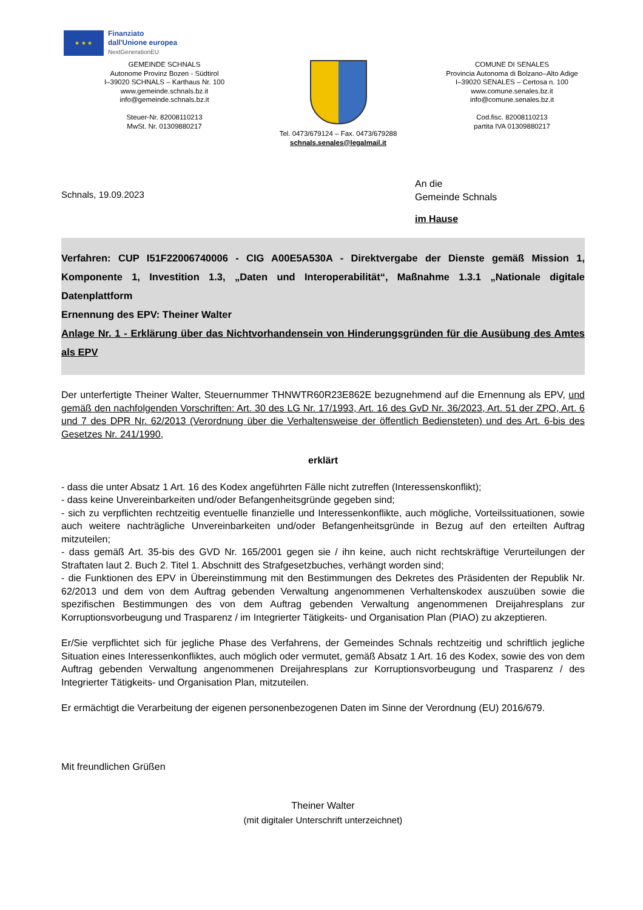★ ★ ★
Finanziato
dall'Unione europea
NextGenerationEU
GEMEINDE SCHNALS
Autonome Provinz Bozen - Südtirol
I–39020 SCHNALS – Karthaus Nr. 100
www.gemeinde.schnals.bz.it
info@gemeinde.schnals.bz.it
Steuer-Nr. 82008110213
MwSt. Nr. 01309880217
Tel. 0473/679124 – Fax. 0473/679288
schnals.senales@legalmail.it
COMUNE DI SENALES
Provincia Autonoma di Bolzano–Alto Adige
I–39020 SENALES – Certosa n. 100
www.comune.senales.bz.it
info@comune.senales.bz.it
Cod.fisc. 82008110213
partita IVA 01309880217
Schnals, 19.09.2023
An die
Gemeinde Schnals
im Hause
Verfahren: CUP I51F22006740006 - CIG A00E5A530A - Direktvergabe der Dienste gemäß Mission 1, Komponente 1, Investition 1.3, „Daten und Interoperabilität“, Maßnahme 1.3.1 „Nationale digitale Datenplattform
Ernennung des EPV: Theiner Walter
Anlage Nr. 1 - Erklärung über das Nichtvorhandensein von Hinderungsgründen für die Ausübung des Amtes als EPV
Der unterfertigte Theiner Walter, Steuernummer THNWTR60R23E862E bezugnehmend auf die Ernennung als EPV, und gemäß den nachfolgenden Vorschriften: Art. 30 des LG Nr. 17/1993, Art. 16 des GvD Nr. 36/2023, Art. 51 der ZPO, Art. 6 und 7 des DPR Nr. 62/2013 (Verordnung über die Verhaltensweise der öffentlich Bediensteten) und des Art. 6-bis des Gesetzes Nr. 241/1990,
erklärt
- dass die unter Absatz 1 Art. 16 des Kodex angeführten Fälle nicht zutreffen (Interessenskonflikt);
- dass keine Unvereinbarkeiten und/oder Befangenheitsgründe gegeben sind;
- sich zu verpflichten rechtzeitig eventuelle finanzielle und Interessenkonflikte, auch mögliche, Vorteilssituationen, sowie auch weitere nachträgliche Unvereinbarkeiten und/oder Befangenheitsgründe in Bezug auf den erteilten Auftrag mitzuteilen;
- dass gemäß Art. 35-bis des GVD Nr. 165/2001 gegen sie / ihn keine, auch nicht rechtskräftige Verurteilungen der Straftaten laut 2. Buch 2. Titel 1. Abschnitt des Strafgesetzbuches, verhängt worden sind;
- die Funktionen des EPV in Übereinstimmung mit den Bestimmungen des Dekretes des Präsidenten der Republik Nr. 62/2013 und dem von dem Auftrag gebenden Verwaltung angenommenen Verhaltenskodex auszuüben sowie die spezifischen Bestimmungen des von dem Auftrag gebenden Verwaltung angenommenen Dreijahresplans zur Korruptionsvorbeugung und Trasparenz / im Integrierter Tätigkeits- und Organisation Plan (PIAO) zu akzeptieren.
Er/Sie verpflichtet sich für jegliche Phase des Verfahrens, der Gemeindes Schnals rechtzeitig und schriftlich jegliche Situation eines Interessenkonfliktes, auch möglich oder vermutet, gemäß Absatz 1 Art. 16 des Kodex, sowie des von dem Auftrag gebenden Verwaltung angenommenen Dreijahresplans zur Korruptionsvorbeugung und Trasparenz / des Integrierter Tätigkeits- und Organisation Plan, mitzuteilen.
Er ermächtigt die Verarbeitung der eigenen personenbezogenen Daten im Sinne der Verordnung (EU) 2016/679.
Mit freundlichen Grüßen
Theiner Walter
(mit digitaler Unterschrift unterzeichnet)